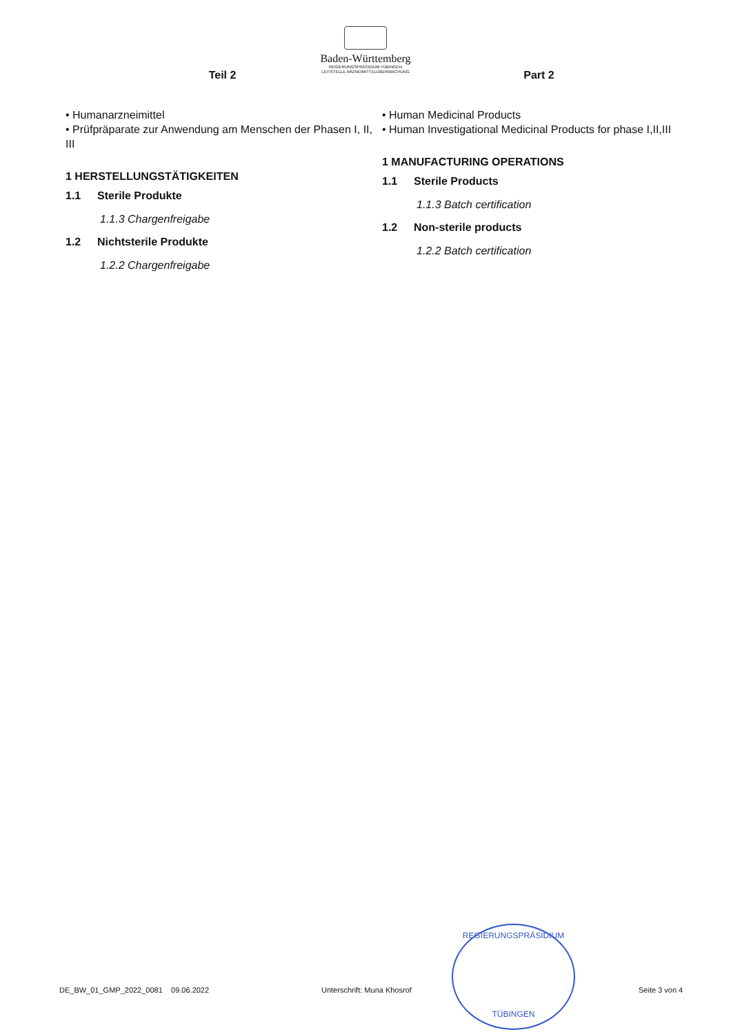Baden-Württemberg
REGIERUNGSPRÄSIDIUM TÜBINGEN
LEITSTELLE ARZNEIMITTELÜBERWACHUNG
Teil 2
• Humanarzneimittel
• Prüfpräparate zur Anwendung am Menschen der Phasen I, II, III
1 HERSTELLUNGSTÄTIGKEITEN
1.1 Sterile Produkte
1.1.3 Chargenfreigabe
1.2 Nichtsterile Produkte
1.2.2 Chargenfreigabe
Part 2
• Human Medicinal Products
• Human Investigational Medicinal Products for phase I,II,III
1 MANUFACTURING OPERATIONS
1.1 Sterile Products
1.1.3 Batch certification
1.2 Non-sterile products
1.2.2 Batch certification
REGIERUNGSPRÄSIDIUM
TÜBINGEN
DE_BW_01_GMP_2022_0081 09.06.2022 Unterschrift: Muna Khosrof Seite 3 von 4